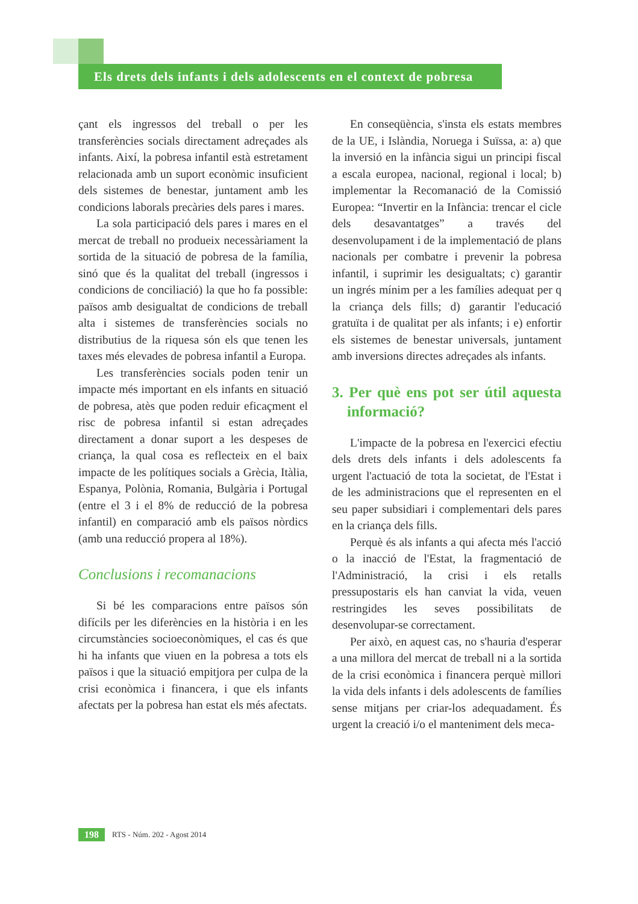Els drets dels infants i dels adolescents en el context de pobresa
çant els ingressos del treball o per les transferències socials directament adreçades als infants. Així, la pobresa infantil està estretament relacionada amb un suport econòmic insuficient dels sistemes de benestar, juntament amb les condicions laborals precàries dels pares i mares.
La sola participació dels pares i mares en el mercat de treball no produeix necessàriament la sortida de la situació de pobresa de la família, sinó que és la qualitat del treball (ingressos i condicions de conciliació) la que ho fa possible: països amb desigualtat de condicions de treball alta i sistemes de transferències socials no distributius de la riquesa són els que tenen les taxes més elevades de pobresa infantil a Europa.
Les transferències socials poden tenir un impacte més important en els infants en situació de pobresa, atès que poden reduir eficaçment el risc de pobresa infantil si estan adreçades directament a donar suport a les despeses de criança, la qual cosa es reflecteix en el baix impacte de les polítiques socials a Grècia, Itàlia, Espanya, Polònia, Romania, Bulgària i Portugal (entre el 3 i el 8% de reducció de la pobresa infantil) en comparació amb els països nòrdics (amb una reducció propera al 18%).
Conclusions i recomanacions
Si bé les comparacions entre països són difícils per les diferències en la història i en les circumstàncies socioeconòmiques, el cas és que hi ha infants que viuen en la pobresa a tots els països i que la situació empitjora per culpa de la crisi econòmica i financera, i que els infants afectats per la pobresa han estat els més afectats.
En conseqüència, s'insta els estats membres de la UE, i Islàndia, Noruega i Suïssa, a: a) que la inversió en la infància sigui un principi fiscal a escala europea, nacional, regional i local; b) implementar la Recomanació de la Comissió Europea: “Invertir en la Infància: trencar el cicle dels desavantatges” a través del desenvolupament i de la implementació de plans nacionals per combatre i prevenir la pobresa infantil, i suprimir les desigualtats; c) garantir un ingrés mínim per a les famílies adequat per q la criança dels fills; d) garantir l'educació gratuïta i de qualitat per als infants; i e) enfortir els sistemes de benestar universals, juntament amb inversions directes adreçades als infants.
3. Per què ens pot ser útil aquesta informació?
L'impacte de la pobresa en l'exercici efectiu dels drets dels infants i dels adolescents fa urgent l'actuació de tota la societat, de l'Estat i de les administracions que el representen en el seu paper subsidiari i complementari dels pares en la criança dels fills.
Perquè és als infants a qui afecta més l'acció o la inacció de l'Estat, la fragmentació de l'Administració, la crisi i els retalls pressupostaris els han canviat la vida, veuen restringides les seves possibilitats de desenvolupar-se correctament.
Per això, en aquest cas, no s'hauria d'esperar a una millora del mercat de treball ni a la sortida de la crisi econòmica i financera perquè millori la vida dels infants i dels adolescents de famílies sense mitjans per criar-los adequadament. És urgent la creació i/o el manteniment dels meca-
198 RTS - Núm. 202 - Agost 2014